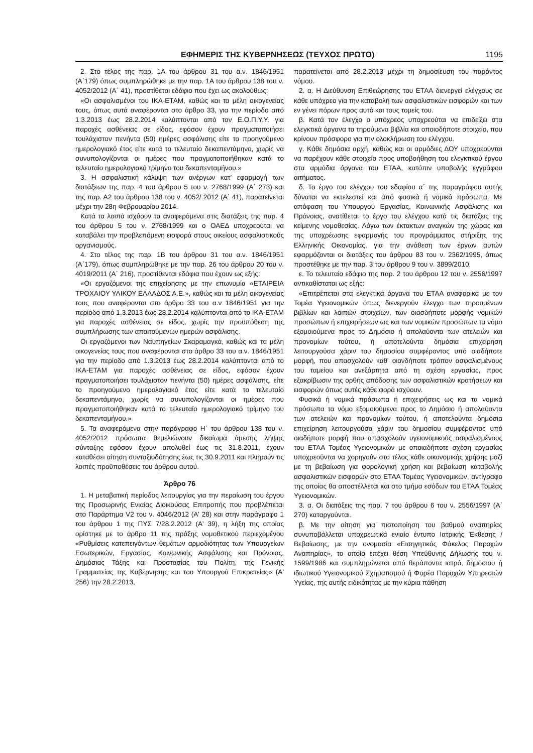ΕΦΗΜΕΡΙΣ ΤΗΣ ΚΥΒΕΡΝΗΣΕΩΣ (ΤΕΥΧΟΣ ΠΡΩΤΟ) 1195
2. Στο τέλος της παρ. 1Α του άρθρου 31 του α.ν. 1846/1951 (Α΄179) όπως συμπληρώθηκε με την παρ. 1Α του άρθρου 138 του ν. 4052/2012 (Α΄ 41), προστίθεται εδάφιο που έχει ως ακολούθως:
«Οι ασφαλισμένοι του ΙΚΑ-ΕΤΑΜ, καθώς και τα μέλη οικογενείας τους, όπως αυτά αναφέρονται στο άρθρο 33, για την περίοδο από 1.3.2013 έως 28.2.2014 καλύπτονται από τον Ε.Ο.Π.Υ.Υ. για παροχές ασθένειας σε είδος, εφόσον έχουν πραγματοποιήσει τουλάχιστον πενήντα (50) ημέρες ασφάλισης είτε το προηγούμενο ημερολογιακό έτος είτε κατά το τελευταίο δεκαπεντάμηνο, χωρίς να συνυπολογίζονται οι ημέρες που πραγματοποιήθηκαν κατά το τελευταίο ημερολογιακό τρίμηνο του δεκαπενταμήνου.»
3. Η ασφαλιστική κάλυψη των ανέργων κατ' εφαρμογή των διατάξεων της παρ. 4 του άρθρου 5 του ν. 2768/1999 (Α΄ 273) και της παρ. Α2 του άρθρου 138 του ν. 4052/ 2012 (Α΄ 41), παρατείνεται μέχρι την 28η Φεβρουαρίου 2014.
Κατά τα λοιπά ισχύουν τα αναφερόμενα στις διατάξεις της παρ. 4 του άρθρου 5 του ν. 2768/1999 και ο ΟΑΕΔ υποχρεούται να καταβάλει την προβλεπόμενη εισφορά στους οικείους ασφαλιστικούς οργανισμούς.
4. Στο τέλος της παρ. 1Β του άρθρου 31 του α.ν. 1846/1951 (Α΄179), όπως συμπληρώθηκε με την παρ. 26 του άρθρου 20 του ν. 4019/2011 (Α΄ 216), προστίθενται εδάφια που έχουν ως εξής:
«Οι εργαζόμενοι της επιχείρησης με την επωνυμία «ΕΤΑΙΡΕΙΑ ΤΡΟΧΑΙΟΥ ΥΛΙΚΟΥ ΕΛΛΑΔΟΣ Α.Ε.», καθώς και τα μέλη οικογενείας τους που αναφέρονται στο άρθρο 33 του α.ν 1846/1951 για την περίοδο από 1.3.2013 έως 28.2.2014 καλύπτονται από το ΙΚΑ-ΕΤΑΜ για παροχές ασθένειας σε είδος, χωρίς την προϋπόθεση της συμπλήρωσης των απαιτούμενων ημερών ασφάλισης.
Οι εργαζόμενοι των Ναυπηγείων Σκαραμαγκά, καθώς και τα μέλη οικογενείας τους που αναφέρονται στο άρθρο 33 του α.ν. 1846/1951 για την περίοδο από 1.3.2013 έως 28.2.2014 καλύπτονται από το ΙΚΑ-ΕΤΑΜ για παροχές ασθένειας σε είδος, εφόσον έχουν πραγματοποιήσει τουλάχιστον πενήντα (50) ημέρες ασφάλισης, είτε το προηγούμενο ημερολογιακό έτος είτε κατά το τελευταίο δεκαπεντάμηνο, χωρίς να συνυπολογίζονται οι ημέρες που πραγματοποιήθηκαν κατά το τελευταίο ημερολογιακό τρίμηνο του δεκαπενταμήνου.»
5. Τα αναφερόμενα στην παράγραφο Η΄ του άρθρου 138 του ν. 4052/2012 πρόσωπα θεμελιώνουν δικαίωμα άμεσης λήψης σύνταξης εφόσον έχουν απολυθεί έως τις 31.8.2011, έχουν καταθέσει αίτηση συνταξιοδότησης έως τις 30.9.2011 και πληρούν τις λοιπές προϋποθέσεις του άρθρου αυτού.
Άρθρο 76
1. Η μεταβατική περίοδος λειτουργίας για την περαίωση του έργου της Προσωρινής Ενιαίας Διοικούσας Επιτροπής που προβλέπεται στο Παράρτημα V2 του ν. 4046/2012 (Α' 28) και στην παράγραφο 1 του άρθρου 1 της ΠΥΣ 7/28.2.2012 (Α' 39), η λήξη της οποίας ορίστηκε με το άρθρο 11 της πράξης νομοθετικού περιεχομένου «Ρυθμίσεις κατεπειγόντων θεμάτων αρμοδιότητας των Υπουργείων Εσωτερικών, Εργασίας, Κοινωνικής Ασφάλισης και Πρόνοιας, Δημόσιας Τάξης και Προστασίας του Πολίτη, της Γενικής Γραμματείας της Κυβέρνησης και του Υπουργού Επικρατείας» (Α' 256) την 28.2.2013,
παρατείνεται από 28.2.2013 μέχρι τη δημοσίευση του παρόντος νόμου.
2. α. Η Διεύθυνση Επιθεώρησης του ΕΤΑΑ διενεργεί ελέγχους σε κάθε υπόχρεο για την καταβολή των ασφαλιστικών εισφορών και των εν γένει πόρων προς αυτό και τους τομείς του.
β. Κατά τον έλεγχο ο υπόχρεος υποχρεούται να επιδείξει στα ελεγκτικά όργανα τα τηρούμενα βιβλία και οποιοδήποτε στοιχείο, που κρίνουν πρόσφορο για την ολοκλήρωση του ελέγχου.
γ. Κάθε δημόσια αρχή, καθώς και οι αρμόδιες ΔΟΥ υποχρεούνται να παρέχουν κάθε στοιχείο προς υποβοήθηση του ελεγκτικού έργου στα αρμόδια όργανα του ΕΤΑΑ, κατόπιν υποβολής εγγράφου αιτήματος.
δ. Το έργο του ελέγχου του εδαφίου α΄ της παραγράφου αυτής δύναται να εκτελεστεί και από φυσικά ή νομικά πρόσωπα. Με απόφαση του Υπουργού Εργασίας, Κοινωνικής Ασφάλισης και Πρόνοιας, ανατίθεται το έργο του ελέγχου κατά τις διατάξεις της κείμενης νομοθεσίας. Λόγω των έκτακτων αναγκών της χώρας και της υποχρέωσης εφαρμογής του προγράμματος στήριξης της Ελληνικής Οικονομίας, για την ανάθεση των έργων αυτών εφαρμόζονται οι διατάξεις του άρθρου 83 του ν. 2362/1995, όπως προστέθηκε με την παρ. 3 του άρθρου 9 του ν. 3899/2010.
ε. Το τελευταίο εδάφιο της παρ. 2 του άρθρου 12 του ν. 2556/1997 αντικαθίσταται ως εξής:
«Επιτρέπεται στα ελεγκτικά όργανα του ΕΤΑΑ αναφορικά με τον Τομέα Υγειονομικών όπως διενεργούν έλεγχο των τηρουμένων βιβλίων και λοιπών στοιχείων, των οιασδήποτε μορφής νομικών προσώπων ή επιχειρήσεων ως και των νομικών προσώπων τα νόμο εξομοιούμενα προς το Δημόσιο ή απολαύοντα των ατελειών και προνομίων τούτου, ή αποτελούντα δημόσια επιχείρηση λειτουργούσα χάριν του δημοσίου συμφέροντος υπό οιαδήποτε μορφή, που απασχολούν καθ' οιονδήποτε τρόπον ασφαλισμένους του ταμείου και ανεξάρτητα από τη σχέση εργασίας, προς εξακρίβωσιν της ορθής απόδοσης των ασφαλιστικών κρατήσεων και εισφορών όπως αυτές κάθε φορά ισχύουν.
Φυσικά ή νομικά πρόσωπα ή επιχειρήσεις ως και τα νομικά πρόσωπα τα νόμο εξομοιούμενα προς το Δημόσιο ή απολαύοντα των ατελειών και προνομίων τούτου, ή αποτελούντα δημόσια επιχείρηση λειτουργούσα χάριν του δημοσίου συμφέροντος υπό οιαδήποτε μορφή που απασχολούν υγειονομικούς ασφαλισμένους του ΕΤΑΑ Τομέας Υγειονομικών με οποιαδήποτε σχέση εργασίας υποχρεούνται να χορηγούν στο τέλος κάθε οικονομικής χρήσης μαζί με τη βεβαίωση για φορολογική χρήση και βεβαίωση καταβολής ασφαλιστικών εισφορών στο ΕΤΑΑ Τομέας Υγειονομικών, αντίγραφο της οποίας θα αποστέλλεται και στο τμήμα εσόδων του ΕΤΑΑ Τομέας Υγειονομικών.
3. α. Οι διατάξεις της παρ. 7 του άρθρου 6 του ν. 2556/1997 (Α΄ 270) καταργούνται.
β. Με την αίτηση για πιστοποίηση του βαθμού αναπηρίας συνυποβάλλεται υποχρεωτικά ενιαίο έντυπο Ιατρικής Έκθεσης /Βεβαίωσης, με την ονομασία «Εισηγητικός Φάκελος Παροχών Αναπηρίας», το οποίο επέχει θέση Υπεύθυνης Δήλωσης του ν. 1599/1986 και συμπληρώνεται από θεράποντα ιατρό, δημόσιου ή ιδιωτικού Υγειονομικού Σχηματισμού ή Φορέα Παροχών Υπηρεσιών Υγείας, της αυτής ειδικότητας με την κύρια πάθηση